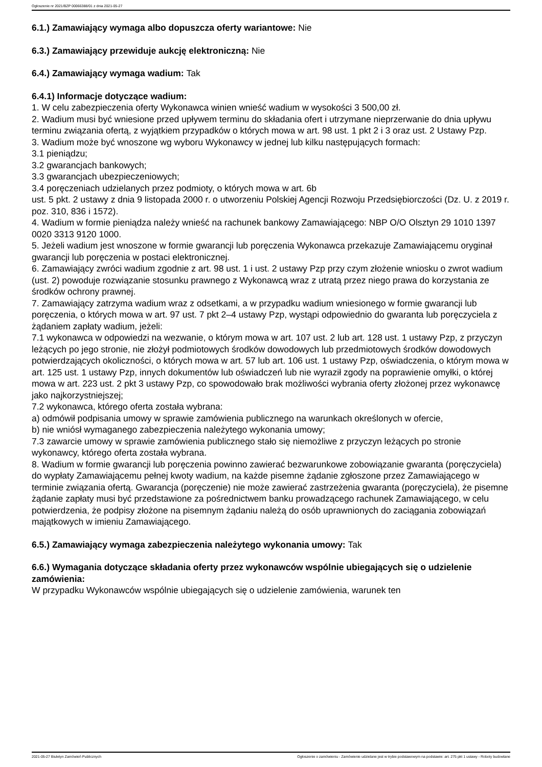Ogłoszenie nr 2021/BZP 00066388/01 z dnia 2021-05-27
6.1.) Zamawiający wymaga albo dopuszcza oferty wariantowe: Nie
6.3.) Zamawiający przewiduje aukcję elektroniczną: Nie
6.4.) Zamawiający wymaga wadium: Tak
6.4.1) Informacje dotyczące wadium:
1. W celu zabezpieczenia oferty Wykonawca winien wnieść wadium w wysokości 3 500,00 zł.
2. Wadium musi być wniesione przed upływem terminu do składania ofert i utrzymane nieprzerwanie do dnia upływu terminu związania ofertą, z wyjątkiem przypadków o których mowa w art. 98 ust. 1 pkt 2 i 3 oraz ust. 2 Ustawy Pzp.
3. Wadium może być wnoszone wg wyboru Wykonawcy w jednej lub kilku następujących formach:
3.1 pieniądzu;
3.2 gwarancjach bankowych;
3.3 gwarancjach ubezpieczeniowych;
3.4 poręczeniach udzielanych przez podmioty, o których mowa w art. 6b
ust. 5 pkt. 2 ustawy z dnia 9 listopada 2000 r. o utworzeniu Polskiej Agencji Rozwoju Przedsiębiorczości (Dz. U. z 2019 r. poz. 310, 836 i 1572).
4. Wadium w formie pieniądza należy wnieść na rachunek bankowy Zamawiającego: NBP O/O Olsztyn 29 1010 1397 0020 3313 9120 1000.
5. Jeżeli wadium jest wnoszone w formie gwarancji lub poręczenia Wykonawca przekazuje Zamawiającemu oryginał gwarancji lub poręczenia w postaci elektronicznej.
6. Zamawiający zwróci wadium zgodnie z art. 98 ust. 1 i ust. 2 ustawy Pzp przy czym złożenie wniosku o zwrot wadium (ust. 2) powoduje rozwiązanie stosunku prawnego z Wykonawcą wraz z utratą przez niego prawa do korzystania ze środków ochrony prawnej.
7. Zamawiający zatrzyma wadium wraz z odsetkami, a w przypadku wadium wniesionego w formie gwarancji lub poręczenia, o których mowa w art. 97 ust. 7 pkt 2–4 ustawy Pzp, wystąpi odpowiednio do gwaranta lub poręczyciela z żądaniem zapłaty wadium, jeżeli:
7.1 wykonawca w odpowiedzi na wezwanie, o którym mowa w art. 107 ust. 2 lub art. 128 ust. 1 ustawy Pzp, z przyczyn leżących po jego stronie, nie złożył podmiotowych środków dowodowych lub przedmiotowych środków dowodowych potwierdzających okoliczności, o których mowa w art. 57 lub art. 106 ust. 1 ustawy Pzp, oświadczenia, o którym mowa w art. 125 ust. 1 ustawy Pzp, innych dokumentów lub oświadczeń lub nie wyraził zgody na poprawienie omyłki, o której mowa w art. 223 ust. 2 pkt 3 ustawy Pzp, co spowodowało brak możliwości wybrania oferty złożonej przez wykonawcę jako najkorzystniejszej;
7.2 wykonawca, którego oferta została wybrana:
a) odmówił podpisania umowy w sprawie zamówienia publicznego na warunkach określonych w ofercie,
b) nie wniósł wymaganego zabezpieczenia należytego wykonania umowy;
7.3 zawarcie umowy w sprawie zamówienia publicznego stało się niemożliwe z przyczyn leżących po stronie wykonawcy, którego oferta została wybrana.
8. Wadium w formie gwarancji lub poręczenia powinno zawierać bezwarunkowe zobowiązanie gwaranta (poręczyciela) do wypłaty Zamawiającemu pełnej kwoty wadium, na każde pisemne żądanie zgłoszone przez Zamawiającego w terminie związania ofertą. Gwarancja (poręczenie) nie może zawierać zastrzeżenia gwaranta (poręczyciela), że pisemne żądanie zapłaty musi być przedstawione za pośrednictwem banku prowadzącego rachunek Zamawiającego, w celu potwierdzenia, że podpisy złożone na pisemnym żądaniu należą do osób uprawnionych do zaciągania zobowiązań majątkowych w imieniu Zamawiającego.
6.5.) Zamawiający wymaga zabezpieczenia należytego wykonania umowy: Tak
6.6.) Wymagania dotyczące składania oferty przez wykonawców wspólnie ubiegających się o udzielenie zamówienia:
W przypadku Wykonawców wspólnie ubiegających się o udzielenie zamówienia, warunek ten
2021-05-27 Biuletyn Zamówień Publicznych Ogłoszenie o zamówieniu - Zamówienie udzielane jest w trybie podstawowym na podstawie: art. 275 pkt 1 ustawy - Roboty budowlane